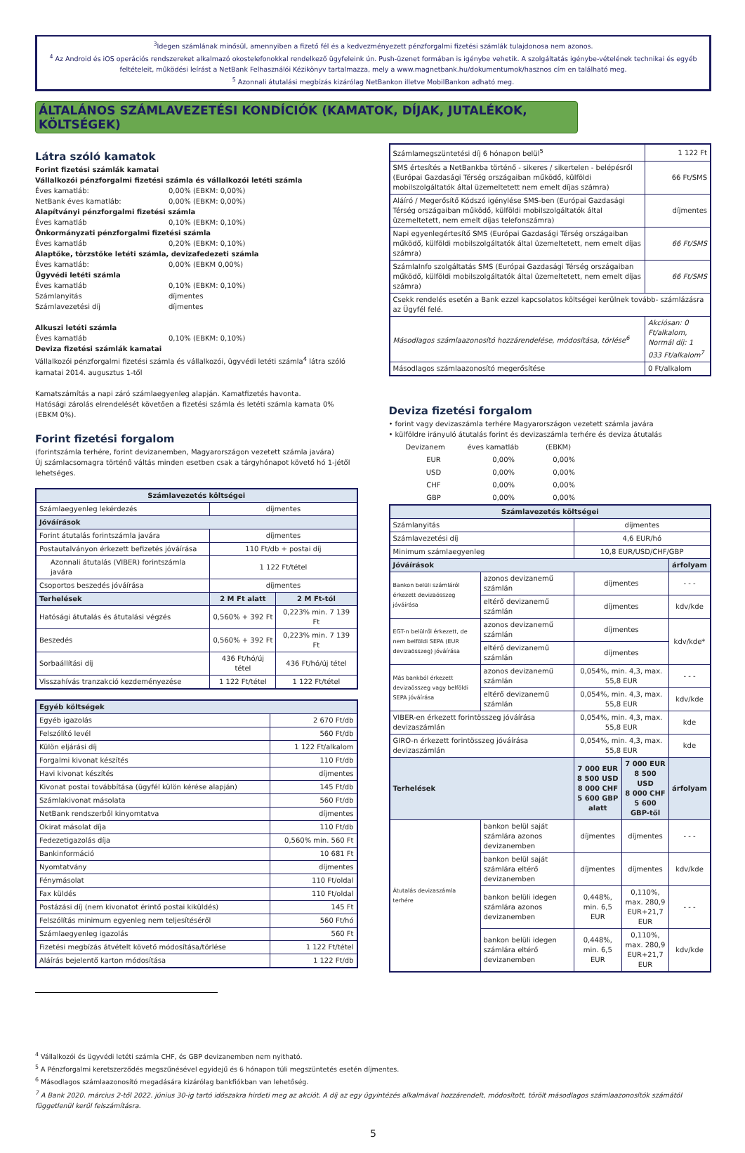<sup>3</sup> Idegen számlának minősül, amennyiben a fizető fél és a kedvezményezett pénzforgalmi fizetési számlák tulajdonosa nem azonos.
<sup>4</sup> Az Android és iOS operációs rendszereket alkalmazó okostelefonokkal rendelkező ügyfeleink ún. Push-üzenet formában is igénybe vehetik. A szolgáltatás igénybe-vételének technikai és egyéb feltételeit, működési leírást a NetBank Felhasználói Kézikönyv tartalmazza, mely a www.magnetbank.hu/dokumentumok/hasznos cím en található meg.
<sup>5</sup> Azonnali átutalási megbízás kizárólag NetBankon illetve MobilBankon adható meg.
ÁLTALÁNOS SZÁMLAVEZETÉSI KONDÍCIÓK (KAMATOK, DÍJAK, JUTALÉKOK, KÖLTSÉGEK)
Látra szóló kamatok
Forint fizetési számlák kamatai
Vállalkozói pénzforgalmi fizetési számla és vállalkozói letéti számla
Éves kamatláb: 0,00% (EBKM: 0,00%)
NetBank éves kamatláb: 0,00% (EBKM: 0,00%)
Alapítványi pénzforgalmi fizetési számla
Éves kamatláb 0,10% (EBKM: 0,10%)
Önkormányzati pénzforgalmi fizetési számla
Éves kamatláb 0,20% (EBKM: 0,10%)
Alaptőke, törzstőke letéti számla, devizafedezeti számla
Éves kamatláb: 0,00% (EBKM 0,00%)
Ügyvédi letéti számla
Éves kamatláb 0,10% (EBKM: 0,10%)
Számlanyitás díjmentes
Számlavezetési díj díjmentes
Alkuszi letéti számla
Éves kamatláb 0,10% (EBKM: 0,10%)
Deviza fizetési számlák kamatai
Vállalkozói pénzforgalmi fizetési számla és vállalkozói, ügyvédi letéti számla<sup>4</sup> látra szóló kamatai 2014. augusztus 1-től
Kamatszámítás a napi záró számlaegyenleg alapján. Kamatfizetés havonta.
Hatósági zárolás elrendelését követően a fizetési számla és letéti számla kamata 0% (EBKM 0%).
Forint fizetési forgalom
(forintszámla terhére, forint devizanemben, Magyarországon vezetett számla javára)
Új számlacsomagra történő váltás minden esetben csak a tárgyhónapot követő hó 1-jétől lehetséges.
| Számlavezetés költségei | | |
| Számlaegyenleg lekérdezés | díjmentes | |
| Jóváírások | | |
| Forint átutalás forintszámla javára | díjmentes | |
| Postautalványon érkezett befizetés jóváírása | 110 Ft/db + postai díj | |
| Azonnali átutalás (VIBER) forintszámla javára | 1 122 Ft/tétel | |
| Csoportos beszedés jóváírása | díjmentes | |
| Terhelések | 2 M Ft alatt | 2 M Ft-tól |
| Hatósági átutalás és átutalási végzés | 0,560% + 392 Ft | 0,223% min. 7 139 Ft |
| Beszedés | 0,560% + 392 Ft | 0,223% min. 7 139 Ft |
| Sorbaállítási díj | 436 Ft/hó/új tétel | 436 Ft/hó/új tétel |
| Visszahívás tranzakció kezdeményezése | 1 122 Ft/tétel | 1 122 Ft/tétel |
| Egyéb költségek | |
| Egyéb igazolás | 2 670 Ft/db |
| Felszólító levél | 560 Ft/db |
| Külön eljárási díj | 1 122 Ft/alkalom |
| Forgalmi kivonat készítés | 110 Ft/db |
| Havi kivonat készítés | díjmentes |
| Kivonat postai továbbítása (ügyfél külön kérése alapján) | 145 Ft/db |
| Számlakivonat másolata | 560 Ft/db |
| NetBank rendszerből kinyomtatva | díjmentes |
| Okirat másolat díja | 110 Ft/db |
| Fedezetigazolás díja | 0,560% min. 560 Ft |
| Bankinformáció | 10 681 Ft |
| Nyomtatvány | díjmentes |
| Fénymásolat | 110 Ft/oldal |
| Fax küldés | 110 Ft/oldal |
| Postázási díj (nem kivonatot érintő postai kiküldés) | 145 Ft |
| Felszólítás minimum egyenleg nem teljesítéséről | 560 Ft/hó |
| Számlaegyenleg igazolás | 560 Ft |
| Fizetési megbízás átvételt követő módosítása/törlése | 1 122 Ft/tétel |
| Aláírás bejelentő karton módosítása | 1 122 Ft/db |
| Számlamegszüntetési díj 6 hónapon belül<sup>5</sup> | 1 122 Ft |
| SMS értesítés a NetBankba történő - sikeres / sikertelen - belépésről (Európai Gazdasági Térség országaiban működő, külföldi mobilszolgáltatók által üzemeltetett nem emelt díjas számra) | 66 Ft/SMS |
| Aláíró / Megerősítő Kódszó igénylése SMS-ben (Európai Gazdasági Térség országaiban működő, külföldi mobilszolgáltatók által üzemeltetett, nem emelt díjas telefonszámra) | díjmentes |
| Napi egyenlegértesítő SMS (Európai Gazdasági Térség országaiban működő, külföldi mobilszolgáltatók által üzemeltetett, nem emelt díjas számra) | 66 Ft/SMS |
| SzámlaInfo szolgáltatás SMS (Európai Gazdasági Térség országaiban működő, külföldi mobilszolgáltatók által üzemeltetett, nem emelt díjas számra) | 66 Ft/SMS |
| Csekk rendelés esetén a Bank ezzel kapcsolatos költségei kerülnek tovább- számlázásra az Ügyfél felé. | |
| Másodlagos számlaazonosító hozzárendelése, módosítása, törlése<sup>6</sup> | Akciósan: 0 Ft/alkalom, Normál díj: 1 033 Ft/alkalom<sup>7</sup> |
| Másodlagos számlaazonosító megerősítése | 0 Ft/alkalom |
Deviza fizetési forgalom
• forint vagy devizaszámla terhére Magyarországon vezetett számla javára
• külföldre irányuló átutalás forint és devizaszámla terhére és deviza átutalás
| Devizanem | éves kamatláb | (EBKM) |
| EUR | 0,00% | 0,00% |
| USD | 0,00% | 0,00% |
| CHF | 0,00% | 0,00% |
| GBP | 0,00% | 0,00% |
| Számlavezetés költségei | | | | |
| Számlanyitás | | díjmentes | | |
| Számlavezetési díj | | 4,6 EUR/hó | | |
| Minimum számlaegyenleg | | 10,8 EUR/USD/CHF/GBP | | |
| Jóváírások | | | | árfolyam |
| Bankon belüli számláról érkezett devizaösszeg jóváírása | azonos devizanemű számlán | díjmentes | | - - - |
| | eltérő devizanemű számlán | díjmentes | | kdv/kde |
| EGT-n belülről érkezett, de nem belföldi SEPA (EUR devizaösszeg) jóváírása | azonos devizanemű számlán | díjmentes | | kdv/kde* |
| | eltérő devizanemű számlán | díjmentes | | |
| Más bankból érkezett devizaösszeg vagy belföldi SEPA jóváírása | azonos devizanemű számlán | 0,054%, min. 4,3, max. 55,8 EUR | | - - - |
| | eltérő devizanemű számlán | 0,054%, min. 4,3, max. 55,8 EUR | | kdv/kde |
| VIBER-en érkezett forintösszeg jóváírása devizaszámlán | | 0,054%, min. 4,3, max. 55,8 EUR | | kde |
| GIRO-n érkezett forintösszeg jóváírása devizaszámlán | | 0,054%, min. 4,3, max. 55,8 EUR | | kde |
| Terhelések | | 7 000 EUR 8 500 USD 8 000 CHF 5 600 GBP alatt | 7 000 EUR 8 500 USD 8 000 CHF 5 600 GBP-től | árfolyam |
| Átutalás devizaszámla terhére | bankon belül saját számlára azonos devizanemben | díjmentes | díjmentes | - - - |
| | bankon belül saját számlára eltérő devizanemben | díjmentes | díjmentes | kdv/kde |
| | bankon belüli idegen számlára azonos devizanemben | 0,448%, min. 6,5 EUR | 0,110%, max. 280,9 EUR+21,7 EUR | - - - |
| | bankon belüli idegen számlára eltérő devizanemben | 0,448%, min. 6,5 EUR | 0,110%, max. 280,9 EUR+21,7 EUR | kdv/kde |
<sup>4</sup> Vállalkozói és ügyvédi letéti számla CHF, és GBP devizanemben nem nyitható.
<sup>5</sup> A Pénzforgalmi keretszerződés megszűnésével egyidejű és 6 hónapon túli megszüntetés esetén díjmentes.
<sup>6</sup> Másodlagos számlaazonosító megadására kizárólag bankfiókban van lehetőség.
<sup>7</sup> A Bank 2020. március 2-től 2022. június 30-ig tartó időszakra hirdeti meg az akciót. A díj az egy ügyintézés alkalmával hozzárendelt, módosított, törölt másodlagos számlaazonosítók számától függetlenül kerül felszámításra.
5